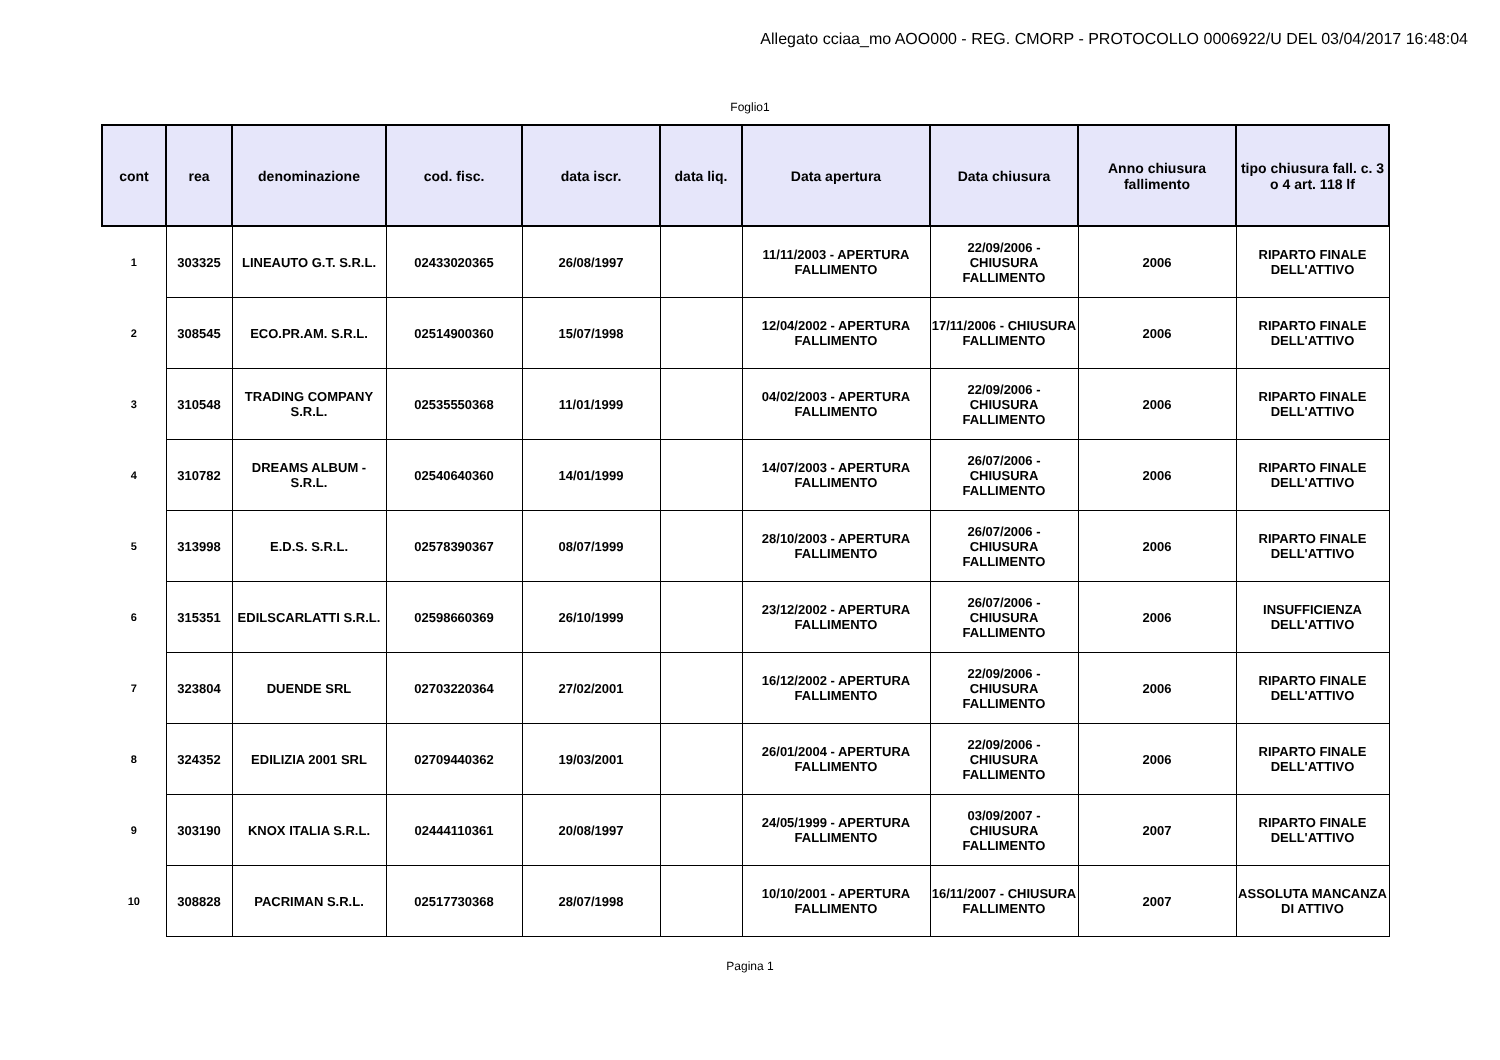Allegato cciaa_mo AOO000 - REG. CMORP - PROTOCOLLO 0006922/U DEL 03/04/2017 16:48:04
Foglio1
| cont | rea | denominazione | cod. fisc. | data iscr. | data liq. | Data apertura | Data chiusura | Anno chiusura fallimento | tipo chiusura fall. c. 3 o 4 art. 118 lf |
| --- | --- | --- | --- | --- | --- | --- | --- | --- | --- |
| 1 | 303325 | LINEAUTO G.T. S.R.L. | 02433020365 | 26/08/1997 | | 11/11/2003 - APERTURA FALLIMENTO | 22/09/2006 - CHIUSURA FALLIMENTO | 2006 | RIPARTO FINALE DELL'ATTIVO |
| 2 | 308545 | ECO.PR.AM. S.R.L. | 02514900360 | 15/07/1998 | | 12/04/2002 - APERTURA FALLIMENTO | 17/11/2006 - CHIUSURA FALLIMENTO | 2006 | RIPARTO FINALE DELL'ATTIVO |
| 3 | 310548 | TRADING COMPANY S.R.L. | 02535550368 | 11/01/1999 | | 04/02/2003 - APERTURA FALLIMENTO | 22/09/2006 - CHIUSURA FALLIMENTO | 2006 | RIPARTO FINALE DELL'ATTIVO |
| 4 | 310782 | DREAMS ALBUM - S.R.L. | 02540640360 | 14/01/1999 | | 14/07/2003 - APERTURA FALLIMENTO | 26/07/2006 - CHIUSURA FALLIMENTO | 2006 | RIPARTO FINALE DELL'ATTIVO |
| 5 | 313998 | E.D.S. S.R.L. | 02578390367 | 08/07/1999 | | 28/10/2003 - APERTURA FALLIMENTO | 26/07/2006 - CHIUSURA FALLIMENTO | 2006 | RIPARTO FINALE DELL'ATTIVO |
| 6 | 315351 | EDILSCARLATTI S.R.L. | 02598660369 | 26/10/1999 | | 23/12/2002 - APERTURA FALLIMENTO | 26/07/2006 - CHIUSURA FALLIMENTO | 2006 | INSUFFICIENZA DELL'ATTIVO |
| 7 | 323804 | DUENDE SRL | 02703220364 | 27/02/2001 | | 16/12/2002 - APERTURA FALLIMENTO | 22/09/2006 - CHIUSURA FALLIMENTO | 2006 | RIPARTO FINALE DELL'ATTIVO |
| 8 | 324352 | EDILIZIA 2001 SRL | 02709440362 | 19/03/2001 | | 26/01/2004 - APERTURA FALLIMENTO | 22/09/2006 - CHIUSURA FALLIMENTO | 2006 | RIPARTO FINALE DELL'ATTIVO |
| 9 | 303190 | KNOX ITALIA S.R.L. | 02444110361 | 20/08/1997 | | 24/05/1999 - APERTURA FALLIMENTO | 03/09/2007 - CHIUSURA FALLIMENTO | 2007 | RIPARTO FINALE DELL'ATTIVO |
| 10 | 308828 | PACRIMAN S.R.L. | 02517730368 | 28/07/1998 | | 10/10/2001 - APERTURA FALLIMENTO | 16/11/2007 - CHIUSURA FALLIMENTO | 2007 | ASSOLUTA MANCANZA DI ATTIVO |
Pagina 1